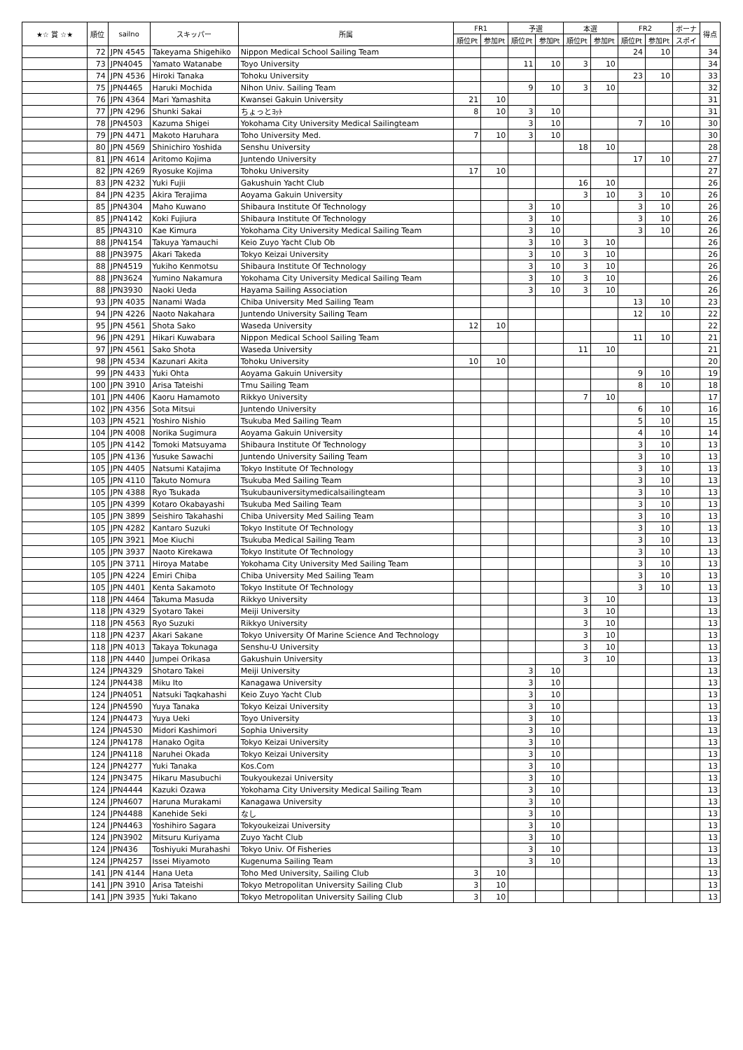| ★☆ 賞 ☆★ | 順位 | sailno | スキッパー | 所属 | FR1 | | 予選 | | 本選 | | FR2 | | ボーナ | 得点 |
| --- | --- | --- | --- | --- | --- | --- | --- | --- | --- | --- | --- | --- | --- | --- |
| | | | | | 順位Pt | 参加Pt | 順位Pt | 参加Pt | 順位Pt | 参加Pt | 順位Pt | 参加Pt | スポイ | |
| | 72 | JPN 4545 | Takeyama Shigehiko | Nippon Medical School Sailing Team | | | | | | | 24 | 10 | | 34 |
| | 73 | JPN4045 | Yamato Watanabe | Toyo University | | | 11 | 10 | 3 | 10 | | | | 34 |
| | 74 | JPN 4536 | Hiroki Tanaka | Tohoku University | | | | | | | 23 | 10 | | 33 |
| | 75 | JPN4465 | Haruki Mochida | Nihon Univ. Sailing Team | | | 9 | 10 | 3 | 10 | | | | 32 |
| | 76 | JPN 4364 | Mari Yamashita | Kwansei Gakuin University | 21 | 10 | | | | | | | | 31 |
| | 77 | JPN 4296 | Shunki Sakai | ちょっとﾖｯﾄ | 8 | 10 | 3 | 10 | | | | | | 31 |
| | 78 | JPN4503 | Kazuma Shigei | Yokohama City University Medical Sailingteam | | | 3 | 10 | | | 7 | 10 | | 30 |
| | 79 | JPN 4471 | Makoto Haruhara | Toho University Med. | 7 | 10 | 3 | 10 | | | | | | 30 |
| | 80 | JPN 4569 | Shinichiro Yoshida | Senshu University | | | | | 18 | 10 | | | | 28 |
| | 81 | JPN 4614 | Aritomo Kojima | Juntendo University | | | | | | | 17 | 10 | | 27 |
| | 82 | JPN 4269 | Ryosuke Kojima | Tohoku University | 17 | 10 | | | | | | | | 27 |
| | 83 | JPN 4232 | Yuki Fujii | Gakushuin Yacht Club | | | | | 16 | 10 | | | | 26 |
| | 84 | JPN 4235 | Akira Terajima | Aoyama Gakuin University | | | | | 3 | 10 | 3 | 10 | | 26 |
| | 85 | JPN4304 | Maho Kuwano | Shibaura Institute Of Technology | | | 3 | 10 | | | 3 | 10 | | 26 |
| | 85 | JPN4142 | Koki Fujiura | Shibaura Institute Of Technology | | | 3 | 10 | | | 3 | 10 | | 26 |
| | 85 | JPN4310 | Kae Kimura | Yokohama City University Medical Sailing Team | | | 3 | 10 | | | 3 | 10 | | 26 |
| | 88 | JPN4154 | Takuya Yamauchi | Keio Zuyo Yacht Club Ob | | | 3 | 10 | 3 | 10 | | | | 26 |
| | 88 | JPN3975 | Akari Takeda | Tokyo Keizai University | | | 3 | 10 | 3 | 10 | | | | 26 |
| | 88 | JPN4519 | Yukiho Kenmotsu | Shibaura Institute Of Technology | | | 3 | 10 | 3 | 10 | | | | 26 |
| | 88 | JPN3624 | Yumino Nakamura | Yokohama City University Medical Sailing Team | | | 3 | 10 | 3 | 10 | | | | 26 |
| | 88 | JPN3930 | Naoki Ueda | Hayama Sailing Association | | | 3 | 10 | 3 | 10 | | | | 26 |
| | 93 | JPN 4035 | Nanami Wada | Chiba University Med Sailing Team | | | | | | | 13 | 10 | | 23 |
| | 94 | JPN 4226 | Naoto Nakahara | Juntendo University Sailing Team | | | | | | | 12 | 10 | | 22 |
| | 95 | JPN 4561 | Shota Sako | Waseda University | 12 | 10 | | | | | | | | 22 |
| | 96 | JPN 4291 | Hikari Kuwabara | Nippon Medical School Sailing Team | | | | | | | 11 | 10 | | 21 |
| | 97 | JPN 4561 | Sako Shota | Waseda University | | | | | 11 | 10 | | | | 21 |
| | 98 | JPN 4534 | Kazunari Akita | Tohoku University | 10 | 10 | | | | | | | | 20 |
| | 99 | JPN 4433 | Yuki Ohta | Aoyama Gakuin University | | | | | | | 9 | 10 | | 19 |
| | 100 | JPN 3910 | Arisa Tateishi | Tmu Sailing Team | | | | | | | 8 | 10 | | 18 |
| | 101 | JPN 4406 | Kaoru Hamamoto | Rikkyo University | | | | | 7 | 10 | | | | 17 |
| | 102 | JPN 4356 | Sota Mitsui | Juntendo University | | | | | | | 6 | 10 | | 16 |
| | 103 | JPN 4521 | Yoshiro Nishio | Tsukuba Med Sailing Team | | | | | | | 5 | 10 | | 15 |
| | 104 | JPN 4008 | Norika Sugimura | Aoyama Gakuin University | | | | | | | 4 | 10 | | 14 |
| | 105 | JPN 4142 | Tomoki Matsuyama | Shibaura Institute Of Technology | | | | | | | 3 | 10 | | 13 |
| | 105 | JPN 4136 | Yusuke Sawachi | Juntendo University Sailing Team | | | | | | | 3 | 10 | | 13 |
| | 105 | JPN 4405 | Natsumi Katajima | Tokyo Institute Of Technology | | | | | | | 3 | 10 | | 13 |
| | 105 | JPN 4110 | Takuto Nomura | Tsukuba Med Sailing Team | | | | | | | 3 | 10 | | 13 |
| | 105 | JPN 4388 | Ryo Tsukada | Tsukubauniversitymedicalsailingteam | | | | | | | 3 | 10 | | 13 |
| | 105 | JPN 4399 | Kotaro Okabayashi | Tsukuba Med Sailing Team | | | | | | | 3 | 10 | | 13 |
| | 105 | JPN 3899 | Seishiro Takahashi | Chiba University Med Sailing Team | | | | | | | 3 | 10 | | 13 |
| | 105 | JPN 4282 | Kantaro Suzuki | Tokyo Institute Of Technology | | | | | | | 3 | 10 | | 13 |
| | 105 | JPN 3921 | Moe Kiuchi | Tsukuba Medical Sailing Team | | | | | | | 3 | 10 | | 13 |
| | 105 | JPN 3937 | Naoto Kirekawa | Tokyo Institute Of Technology | | | | | | | 3 | 10 | | 13 |
| | 105 | JPN 3711 | Hiroya Matabe | Yokohama City University Med Sailing Team | | | | | | | 3 | 10 | | 13 |
| | 105 | JPN 4224 | Emiri Chiba | Chiba University Med Sailing Team | | | | | | | 3 | 10 | | 13 |
| | 105 | JPN 4401 | Kenta Sakamoto | Tokyo Institute Of Technology | | | | | | | 3 | 10 | | 13 |
| | 118 | JPN 4464 | Takuma Masuda | Rikkyo University | | | | | 3 | 10 | | | | 13 |
| | 118 | JPN 4329 | Syotaro Takei | Meiji University | | | | | 3 | 10 | | | | 13 |
| | 118 | JPN 4563 | Ryo Suzuki | Rikkyo University | | | | | 3 | 10 | | | | 13 |
| | 118 | JPN 4237 | Akari Sakane | Tokyo University Of Marine Science And Technology | | | | | 3 | 10 | | | | 13 |
| | 118 | JPN 4013 | Takaya Tokunaga | Senshu-U University | | | | | 3 | 10 | | | | 13 |
| | 118 | JPN 4440 | Jumpei Orikasa | Gakushuin University | | | | | 3 | 10 | | | | 13 |
| | 124 | JPN4329 | Shotaro Takei | Meiji University | | | 3 | 10 | | | | | | 13 |
| | 124 | JPN4438 | Miku Ito | Kanagawa University | | | 3 | 10 | | | | | | 13 |
| | 124 | JPN4051 | Natsuki Taqkahashi | Keio Zuyo Yacht Club | | | 3 | 10 | | | | | | 13 |
| | 124 | JPN4590 | Yuya Tanaka | Tokyo Keizai University | | | 3 | 10 | | | | | | 13 |
| | 124 | JPN4473 | Yuya Ueki | Toyo University | | | 3 | 10 | | | | | | 13 |
| | 124 | JPN4530 | Midori Kashimori | Sophia University | | | 3 | 10 | | | | | | 13 |
| | 124 | JPN4178 | Hanako Ogita | Tokyo Keizai University | | | 3 | 10 | | | | | | 13 |
| | 124 | JPN4118 | Naruhei Okada | Tokyo Keizai University | | | 3 | 10 | | | | | | 13 |
| | 124 | JPN4277 | Yuki Tanaka | Kos.Com | | | 3 | 10 | | | | | | 13 |
| | 124 | JPN3475 | Hikaru Masubuchi | Toukyoukezai University | | | 3 | 10 | | | | | | 13 |
| | 124 | JPN4444 | Kazuki Ozawa | Yokohama City University Medical Sailing Team | | | 3 | 10 | | | | | | 13 |
| | 124 | JPN4607 | Haruna Murakami | Kanagawa University | | | 3 | 10 | | | | | | 13 |
| | 124 | JPN4488 | Kanehide Seki | なし | | | 3 | 10 | | | | | | 13 |
| | 124 | JPN4463 | Yoshihiro Sagara | Tokyoukeizai University | | | 3 | 10 | | | | | | 13 |
| | 124 | JPN3902 | Mitsuru Kuriyama | Zuyo Yacht Club | | | 3 | 10 | | | | | | 13 |
| | 124 | JPN436 | Toshiyuki Murahashi | Tokyo Univ. Of Fisheries | | | 3 | 10 | | | | | | 13 |
| | 124 | JPN4257 | Issei Miyamoto | Kugenuma Sailing Team | | | 3 | 10 | | | | | | 13 |
| | 141 | JPN 4144 | Hana Ueta | Toho Med University, Sailing Club | 3 | 10 | | | | | | | | 13 |
| | 141 | JPN 3910 | Arisa Tateishi | Tokyo Metropolitan University Sailing Club | 3 | 10 | | | | | | | | 13 |
| | 141 | JPN 3935 | Yuki Takano | Tokyo Metropolitan University Sailing Club | 3 | 10 | | | | | | | | 13 |